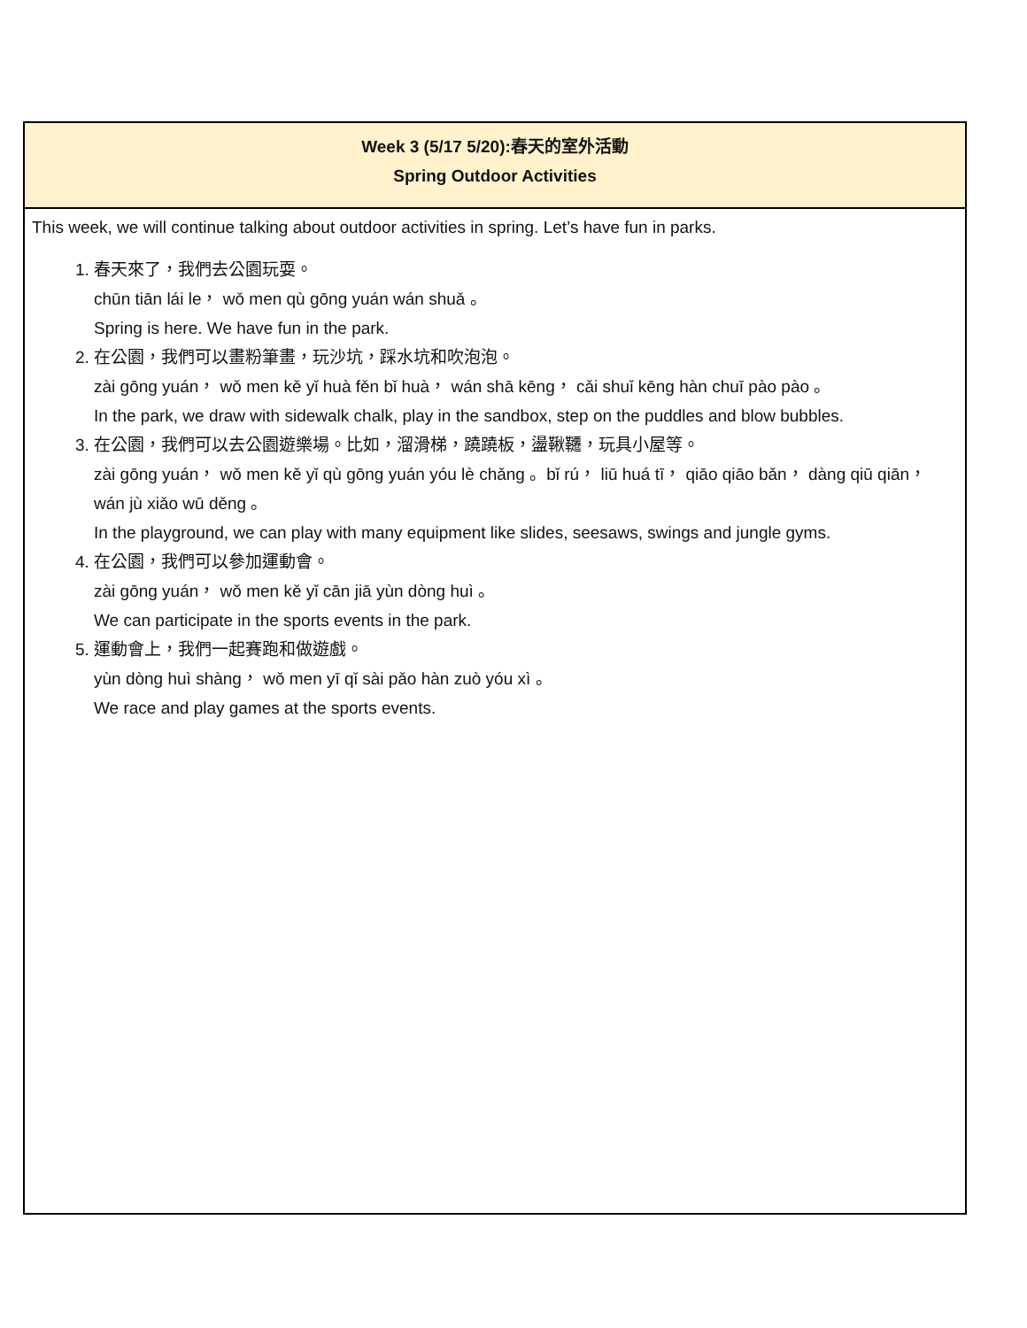| Week 3 (5/17 5/20):春天的室外活動 Spring Outdoor Activities |
| --- |
| This week, we will continue talking about outdoor activities in spring. Let’s have fun in parks. 1. 春天來了，我們去公園玩耍。 chūn tiān lái le， wǒ men qù gōng yuán wán shuǎ 。 Spring is here. We have fun in the park. 2. 在公園，我們可以畫粉筆畫，玩沙坑，踩水坑和吹泡泡。 zài gōng yuán， wǒ men kě yǐ huà fěn bǐ huà， wán shā kēng， cǎi shuǐ kēng hàn chuī pào pào 。 In the park, we draw with sidewalk chalk, play in the sandbox, step on the puddles and blow bubbles. 3. 在公園，我們可以去公園遊樂場。比如，溜滑梯，蹺蹺板，盪鞦韆，玩具小屋等。 zài gōng yuán， wǒ men kě yǐ qù gōng yuán yóu lè chǎng 。bǐ rú， liū huá tī， qiāo qiāo bǎn， dàng qiū qiān， wán jù xiǎo wū děng 。 In the playground, we can play with many equipment like slides, seesaws, swings and jungle gyms. 4. 在公園，我們可以參加運動會。 zài gōng yuán， wǒ men kě yǐ cān jiā yùn dòng huì 。 We can participate in the sports events in the park. 5. 運動會上，我們一起賽跑和做遊戲。 yùn dòng huì shàng， wǒ men yī qǐ sài pǎo hàn zuò yóu xì 。 We race and play games at the sports events. |